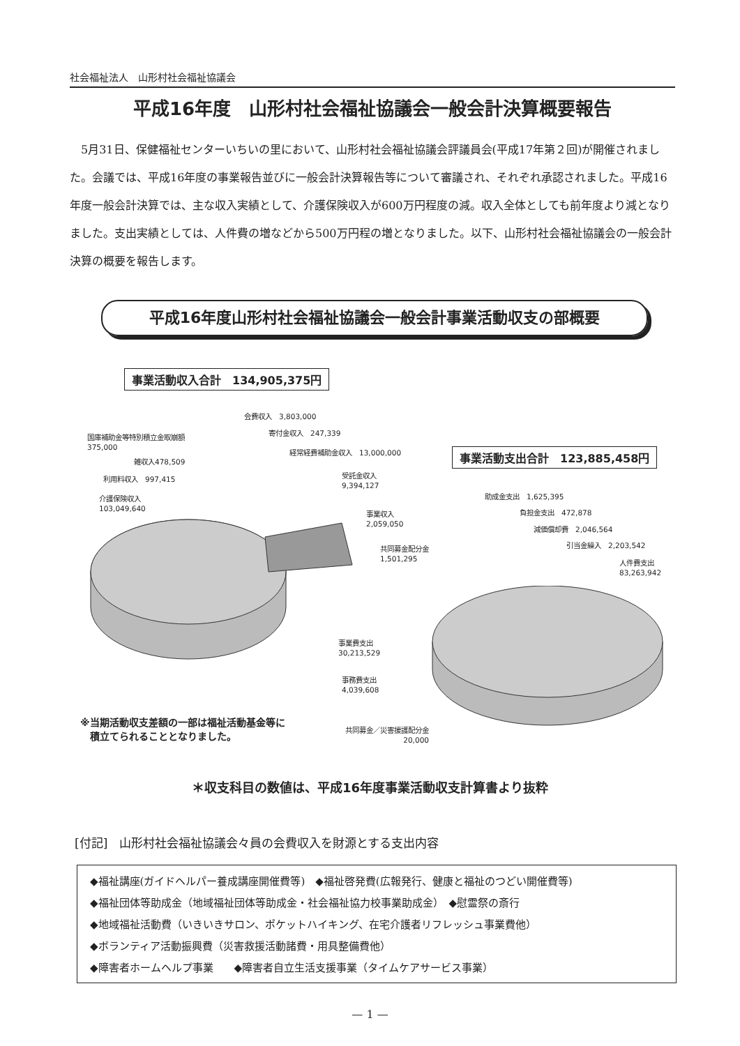社会福祉法人　山形村社会福祉協議会
平成16年度　山形村社会福祉協議会一般会計決算概要報告
5月31日、保健福祉センターいちいの里において、山形村社会福祉協議会評議員会(平成17年第２回)が開催されました。会議では、平成16年度の事業報告並びに一般会計決算報告等について審議され、それぞれ承認されました。平成16年度一般会計決算では、主な収入実績として、介護保険収入が600万円程度の減。収入全体としても前年度より減となりました。支出実績としては、人件費の増などから500万円程の増となりました。以下、山形村社会福祉協議会の一般会計決算の概要を報告します。
平成16年度山形村社会福祉協議会一般会計事業活動収支の部概要
事業活動収入合計　134,905,375円
会費収入　3,803,000
寄付金収入　247,339
国庫補助金等特別積立金取崩額
375,000
経常経費補助金収入　13,000,000
雑収入478,509
利用料収入　997,415
受託金収入
9,394,127
介護保険収入
103,049,640
事業収入
2,059,050
共同募金配分金
1,501,295
事業活動支出合計　123,885,458円
助成金支出　1,625,395
負担金支出　472,878
減価償却費　2,046,564
引当金繰入　2,203,542
人件費支出
83,263,942
事業費支出
30,213,529
事務費支出
4,039,608
※当期活動収支差額の一部は福祉活動基金等に
　積立てられることとなりました。
共同募金／災害援護配分金
20,000
＊収支科目の数値は、平成16年度事業活動収支計算書より抜粋
[付記]　山形村社会福祉協議会々員の会費収入を財源とする支出内容
◆福祉講座(ガイドヘルパー養成講座開催費等)　◆福祉啓発費(広報発行、健康と福祉のつどい開催費等)
◆福祉団体等助成金（地域福祉団体等助成金・社会福祉協力校事業助成金）　◆慰霊祭の斎行
◆地域福祉活動費（いきいきサロン、ポケットハイキング、在宅介護者リフレッシュ事業費他）
◆ボランティア活動振興費（災害救援活動諸費・用具整備費他）
◆障害者ホームヘルプ事業　　◆障害者自立生活支援事業（タイムケアサービス事業）
— 1 —